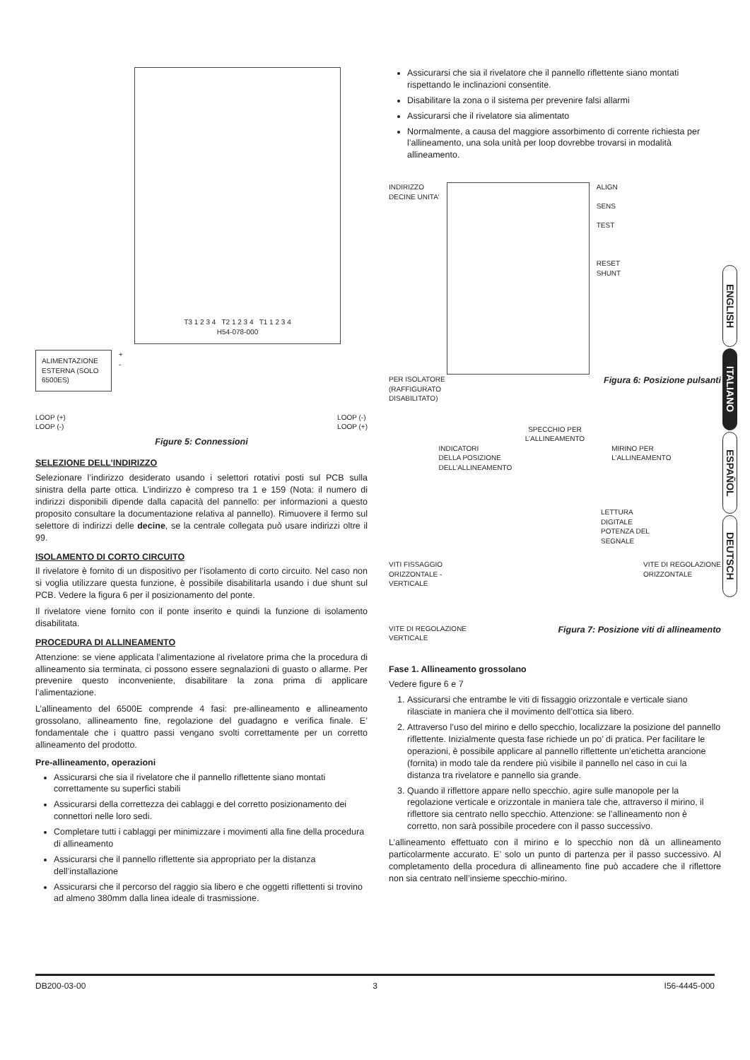T3 1 2 3 4 T2 1 2 3 4 T1 1 2 3 4
H54-078-000
ALIMENTAZIONE ESTERNA (SOLO 6500ES)
+
-
LOOP (+)
LOOP (-) LOOP (-)
LOOP (+)
Figure 5: Connessioni
SELEZIONE DELL’INDIRIZZO
Selezionare l’indirizzo desiderato usando i selettori rotativi posti sul PCB sulla sinistra della parte ottica. L’indirizzo è compreso tra 1 e 159 (Nota: il numero di indirizzi disponibili dipende dalla capacità del pannello: per informazioni a questo proposito consultare la documentazione relativa al pannello). Rimuovere il fermo sul selettore di indirizzi delle decine, se la centrale collegata può usare indirizzi oltre il 99.
ISOLAMENTO DI CORTO CIRCUITO
Il rivelatore è fornito di un dispositivo per l’isolamento di corto circuito. Nel caso non si voglia utilizzare questa funzione, è possibile disabilitarla usando i due shunt sul PCB. Vedere la figura 6 per il posizionamento del ponte.
Il rivelatore viene fornito con il ponte inserito e quindi la funzione di isolamento disabilitata.
PROCEDURA DI ALLINEAMENTO
Attenzione: se viene applicata l’alimentazione al rivelatore prima che la procedura di allineamento sia terminata, ci possono essere segnalazioni di guasto o allarme. Per prevenire questo inconveniente, disabilitare la zona prima di applicare l’alimentazione.
L’allineamento del 6500E comprende 4 fasi: pre-allineamento e allineamento grossolano, allineamento fine, regolazione del guadagno e verifica finale. E’ fondamentale che i quattro passi vengano svolti correttamente per un corretto allineamento del prodotto.
Pre-allineamento, operazioni
Assicurarsi che sia il rivelatore che il pannello riflettente siano montati correttamente su superfici stabili
Assicurarsi della correttezza dei cablaggi e del corretto posizionamento dei connettori nelle loro sedi.
Completare tutti i cablaggi per minimizzare i movimenti alla fine della procedura di allineamento
Assicurarsi che il pannello riflettente sia appropriato per la distanza dell’installazione
Assicurarsi che il percorso del raggio sia libero e che oggetti riflettenti si trovino ad almeno 380mm dalla linea ideale di trasmissione.
Assicurarsi che sia il rivelatore che il pannello riflettente siano montati rispettando le inclinazioni consentite.
Disabilitare la zona o il sistema per prevenire falsi allarmi
Assicurarsi che il rivelatore sia alimentato
Normalmente, a causa del maggiore assorbimento di corrente richiesta per l’allineamento, una sola unità per loop dovrebbe trovarsi in modalità allineamento.
INDIRIZZO
DECINE UNITA'
ALIGN
SENS
TEST
RESET
SHUNT
PER ISOLATORE
(RAFFIGURATO
DISABILITATO) Figura 6: Posizione pulsanti
SPECCHIO PER
L’ALLINEAMENTO
INDICATORI
DELLA POSIZIONE
DELL’ALLINEAMENTO MIRINO PER
L’ALLINEAMENTO
LETTURA
DIGITALE
POTENZA DEL
SEGNALE
VITI FISSAGGIO
ORIZZONTALE -
VERTICALE VITE DI REGOLAZIONE
ORIZZONTALE
VITE DI REGOLAZIONE
VERTICALE Figura 7: Posizione viti di allineamento
Fase 1. Allineamento grossolano
Vedere figure 6 e 7
1. Assicurarsi che entrambe le viti di fissaggio orizzontale e verticale siano rilasciate in maniera che il movimento dell’ottica sia libero.
2. Attraverso l’uso del mirino e dello specchio, localizzare la posizione del pannello riflettente. Inizialmente questa fase richiede un po’ di pratica. Per facilitare le operazioni, è possibile applicare al pannello riflettente un’etichetta arancione (fornita) in modo tale da rendere più visibile il pannello nel caso in cui la distanza tra rivelatore e pannello sia grande.
3. Quando il riflettore appare nello specchio, agire sulle manopole per la regolazione verticale e orizzontale in maniera tale che, attraverso il mirino, il riflettore sia centrato nello specchio. Attenzione: se l’allineamento non è corretto, non sarà possibile procedere con il passo successivo.
L’allineamento effettuato con il mirino e lo specchio non dà un allineamento particolarmente accurato. E’ solo un punto di partenza per il passo successivo. Al completamento della procedura di allineamento fine può accadere che il riflettore non sia centrato nell’insieme specchio-mirino.
ENGLISH
ITALIANO
ESPAÑOL
DEUTSCH
DB200-03-00 3 I56-4445-000